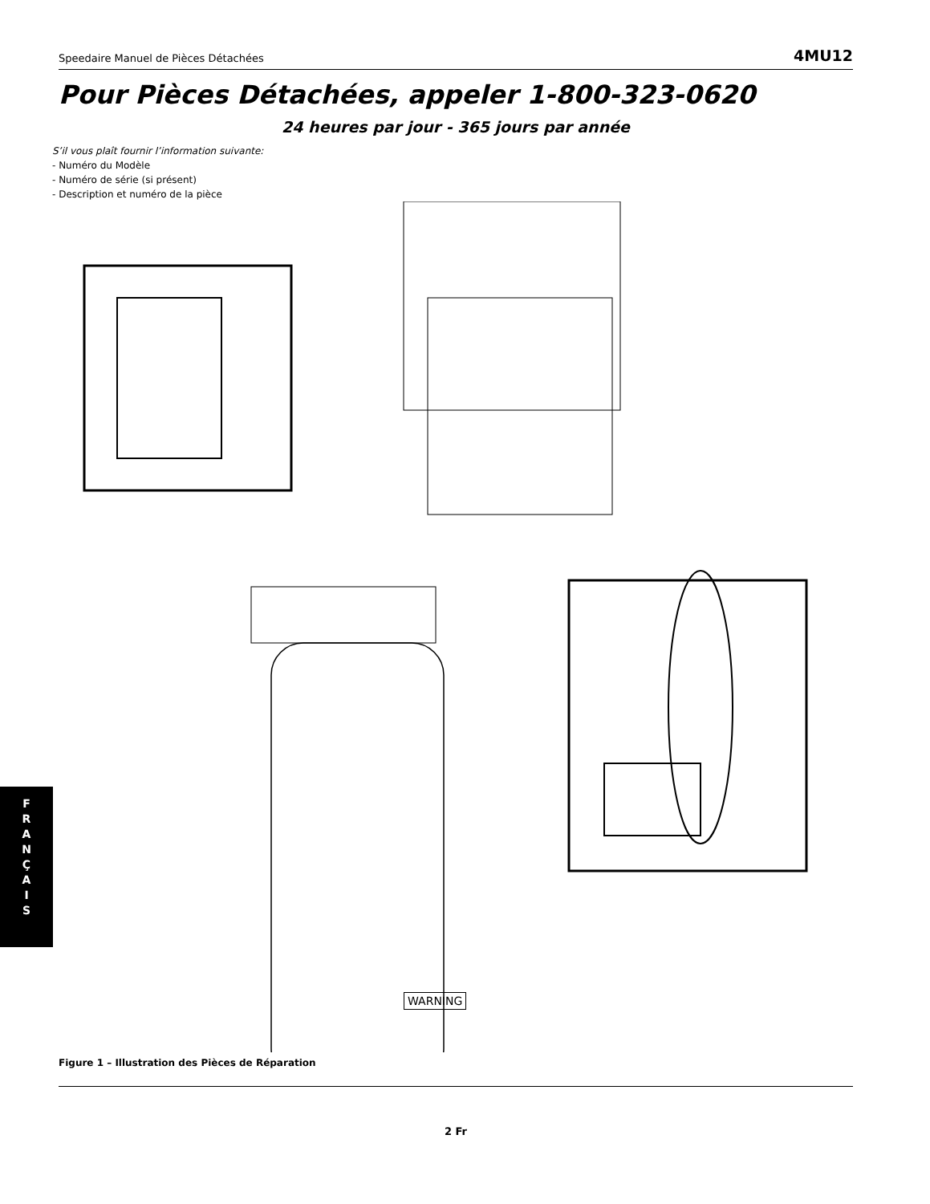Speedaire Manuel de Pièces Détachées 4MU12
Pour Pièces Détachées, appeler 1-800-323-0620
24 heures par jour - 365 jours par année
S’il vous plaît fournir l’information suivante:
- Numéro du Modèle
- Numéro de série (si présent)
- Description et numéro de la pièce
WARNING
Figure 1 – Illustration des Pièces de Réparation
2 Fr
F
R
A
N
Ç
A
I
S